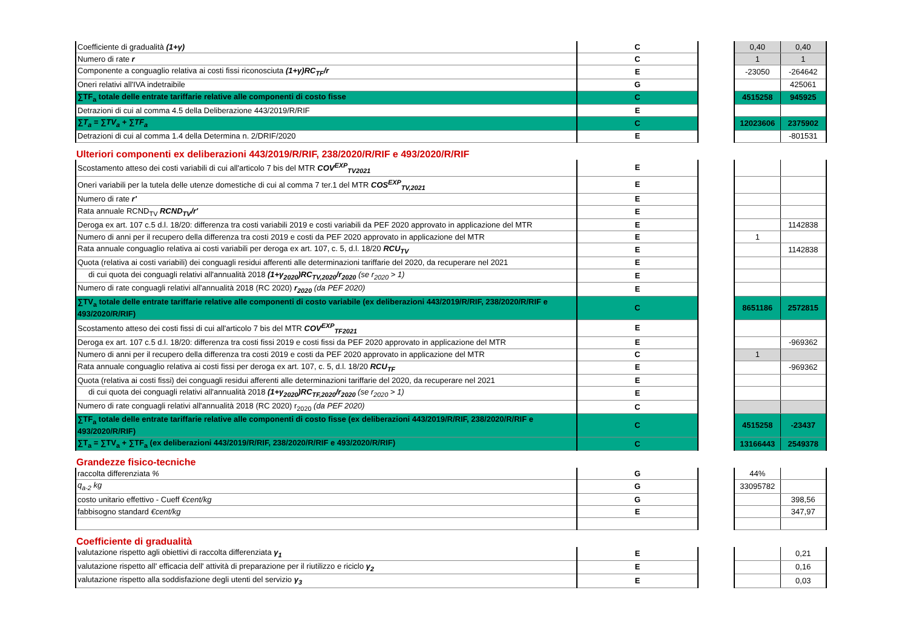| Coefficiente di gradualità (1+γ) | C | | 0,40 | 0,40 |
| Numero di rate r | C | | 1 | 1 |
| Componente a conguaglio relativa ai costi fissi riconosciuta (1+γ)RC<sub>TF</sub>/r | E | | -23050 | -264642 |
| Oneri relativi all'IVA indetraibile | G | | | 425061 |
| ∑TF<sub>a</sub> totale delle entrate tariffarie relative alle componenti di costo fisse | C | | 4515258 | 945925 |
| Detrazioni di cui al comma 4.5 della Deliberazione 443/2019/R/RIF | E | | | |
| ∑T<sub>a</sub> = ∑TV<sub>a</sub> + ∑TF<sub>a</sub> | C | | 12023606 | 2375902 |
| Detrazioni di cui al comma 1.4 della Determina n. 2/DRIF/2020 | E | | | -801531 |
Ulteriori componenti ex deliberazioni 443/2019/R/RIF, 238/2020/R/RIF e 493/2020/R/RIF
| Scostamento atteso dei costi variabili di cui all'articolo 7 bis del MTR COV<sup>EXP</sup><sub>TV2021</sub> | E | | | |
| Oneri variabili per la tutela delle utenze domestiche di cui al comma 7 ter.1 del MTR COS<sup>EXP</sup><sub>TV,2021</sub> | E | | | |
| Numero di rate r' | E | | | |
| Rata annuale RCND<sub>TV</sub> RCND<sub>TV</sub>/r' | E | | | |
| Deroga ex art. 107 c.5 d.l. 18/20: differenza tra costi variabili 2019 e costi variabili da PEF 2020 approvato in applicazione del MTR | E | | | 1142838 |
| Numero di anni per il recupero della differenza tra costi 2019 e costi da PEF 2020 approvato in applicazione del MTR | E | | 1 | |
| Rata annuale conguaglio relativa ai costi variabili per deroga ex art. 107, c. 5, d.l. 18/20 RCU<sub>TV</sub> | E | | | 1142838 |
| Quota (relativa ai costi variabili) dei conguagli residui afferenti alle determinazioni tariffarie del 2020, da recuperare nel 2021 | E | | | |
| di cui quota dei conguagli relativi all'annualità 2018 (1+γ<sub>2020</sub>)RC<sub>TV,2020</sub>/r<sub>2020</sub> (se r<sub>2020</sub> > 1) | E | | | |
| Numero di rate conguagli relativi all'annualità 2018 (RC 2020) r<sub>2020</sub> (da PEF 2020) | E | | | |
| ∑TV<sub>a</sub> totale delle entrate tariffarie relative alle componenti di costo variabile (ex deliberazioni 443/2019/R/RIF, 238/2020/R/RIF e 493/2020/R/RIF) | C | | 8651186 | 2572815 |
| Scostamento atteso dei costi fissi di cui all'articolo 7 bis del MTR COV<sup>EXP</sup><sub>TF2021</sub> | E | | | |
| Deroga ex art. 107 c.5 d.l. 18/20: differenza tra costi fissi 2019 e costi fissi da PEF 2020 approvato in applicazione del MTR | E | | | -969362 |
| Numero di anni per il recupero della differenza tra costi 2019 e costi da PEF 2020 approvato in applicazione del MTR | C | | 1 | |
| Rata annuale conguaglio relativa ai costi fissi per deroga ex art. 107, c. 5, d.l. 18/20 RCU<sub>TF</sub> | E | | | -969362 |
| Quota (relativa ai costi fissi) dei conguagli residui afferenti alle determinazioni tariffarie del 2020, da recuperare nel 2021 | E | | | |
| di cui quota dei conguagli relativi all'annualità 2018 (1+γ<sub>2020</sub>)RC<sub>TF,2020</sub>/r<sub>2020</sub> (se r<sub>2020</sub> > 1) | E | | | |
| Numero di rate conguagli relativi all'annualità 2018 (RC 2020) r<sub>2020</sub> (da PEF 2020) | C | | | |
| ∑TF<sub>a</sub> totale delle entrate tariffarie relative alle componenti di costo fisse (ex deliberazioni 443/2019/R/RIF, 238/2020/R/RIF e 493/2020/R/RIF) | C | | 4515258 | -23437 |
| ∑T<sub>a</sub> = ∑TV<sub>a</sub> + ∑TF<sub>a</sub> (ex deliberazioni 443/2019/R/RIF, 238/2020/R/RIF e 493/2020/R/RIF) | C | | 13166443 | 2549378 |
Grandezze fisico-tecniche
| raccolta differenziata % | G | | 44% | |
| q<sub>a-2</sub> kg | G | | 33095782 | |
| costo unitario effettivo - Cueff €cent/kg | G | | | 398,56 |
| fabbisogno standard €cent/kg | E | | | 347,97 |
Coefficiente di gradualità
| valutazione rispetto agli obiettivi di raccolta differenziata γ<sub>1</sub> | E | | | 0,21 |
| valutazione rispetto all' efficacia dell' attività di preparazione per il riutilizzo e riciclo γ<sub>2</sub> | E | | | 0,16 |
| valutazione rispetto alla soddisfazione degli utenti del servizio γ<sub>3</sub> | E | | | 0,03 |